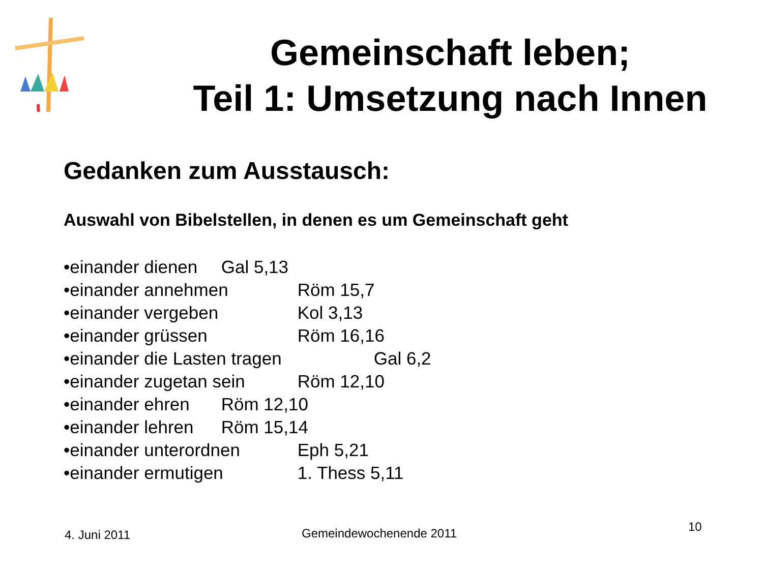Gemeinschaft leben;
Teil 1: Umsetzung nach Innen
Gedanken zum Ausstausch:
Auswahl von Bibelstellen, in denen es um Gemeinschaft geht
•einander dienen Gal 5,13
•einander annehmen Röm 15,7
•einander vergeben Kol 3,13
•einander grüssen Röm 16,16
•einander die Lasten tragen Gal 6,2
•einander zugetan sein Röm 12,10
•einander ehren Röm 12,10
•einander lehren Röm 15,14
•einander unterordnen Eph 5,21
•einander ermutigen 1. Thess 5,11
4. Juni 2011 Gemeindewochenende 2011 10